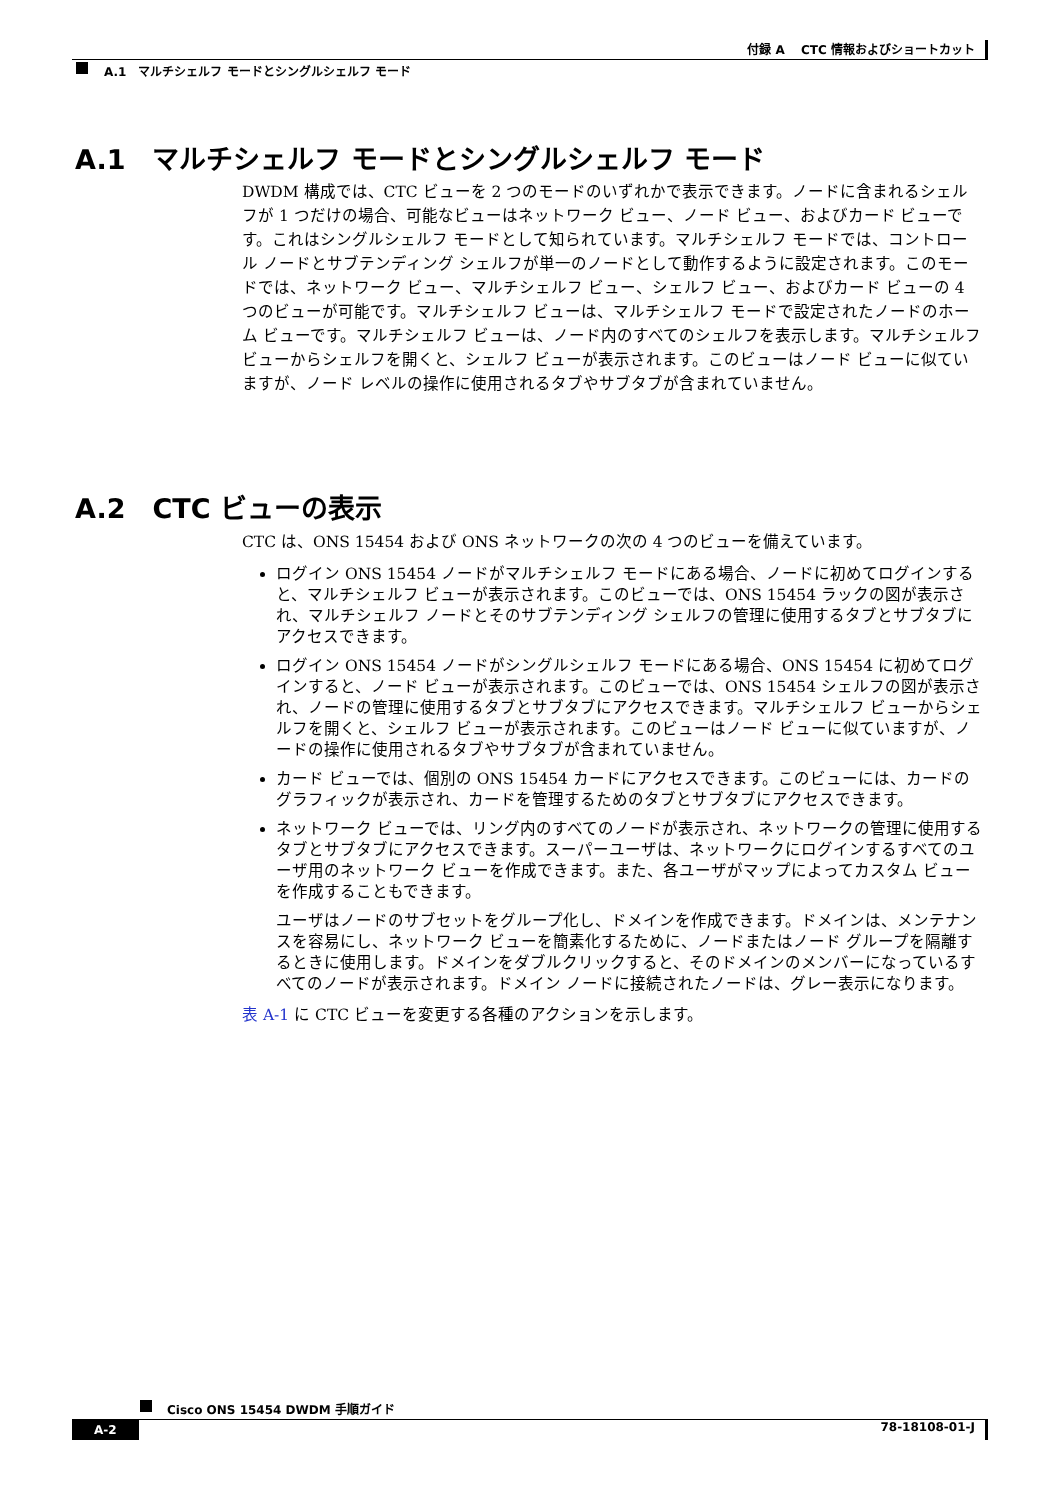付録 A　 CTC 情報およびショートカット
A.1　マルチシェルフ モードとシングルシェルフ モード
A.1　マルチシェルフ モードとシングルシェルフ モード
DWDM 構成では、CTC ビューを 2 つのモードのいずれかで表示できます。ノードに含まれるシェルフが 1 つだけの場合、可能なビューはネットワーク ビュー、ノード ビュー、およびカード ビューです。これはシングルシェルフ モードとして知られています。マルチシェルフ モードでは、コントロール ノードとサブテンディング シェルフが単一のノードとして動作するように設定されます。このモードでは、ネットワーク ビュー、マルチシェルフ ビュー、シェルフ ビュー、およびカード ビューの 4 つのビューが可能です。マルチシェルフ ビューは、マルチシェルフ モードで設定されたノードのホーム ビューです。マルチシェルフ ビューは、ノード内のすべてのシェルフを表示します。マルチシェルフ ビューからシェルフを開くと、シェルフ ビューが表示されます。このビューはノード ビューに似ていますが、ノード レベルの操作に使用されるタブやサブタブが含まれていません。
A.2　CTC ビューの表示
CTC は、ONS 15454 および ONS ネットワークの次の 4 つのビューを備えています。
ログイン ONS 15454 ノードがマルチシェルフ モードにある場合、ノードに初めてログインすると、マルチシェルフ ビューが表示されます。このビューでは、ONS 15454 ラックの図が表示され、マルチシェルフ ノードとそのサブテンディング シェルフの管理に使用するタブとサブタブにアクセスできます。
ログイン ONS 15454 ノードがシングルシェルフ モードにある場合、ONS 15454 に初めてログインすると、ノード ビューが表示されます。このビューでは、ONS 15454 シェルフの図が表示され、ノードの管理に使用するタブとサブタブにアクセスできます。マルチシェルフ ビューからシェルフを開くと、シェルフ ビューが表示されます。このビューはノード ビューに似ていますが、ノードの操作に使用されるタブやサブタブが含まれていません。
カード ビューでは、個別の ONS 15454 カードにアクセスできます。このビューには、カードのグラフィックが表示され、カードを管理するためのタブとサブタブにアクセスできます。
ネットワーク ビューでは、リング内のすべてのノードが表示され、ネットワークの管理に使用するタブとサブタブにアクセスできます。スーパーユーザは、ネットワークにログインするすべてのユーザ用のネットワーク ビューを作成できます。また、各ユーザがマップによってカスタム ビューを作成することもできます。
ユーザはノードのサブセットをグループ化し、ドメインを作成できます。ドメインは、メンテナンスを容易にし、ネットワーク ビューを簡素化するために、ノードまたはノード グループを隔離するときに使用します。ドメインをダブルクリックすると、そのドメインのメンバーになっているすべてのノードが表示されます。ドメイン ノードに接続されたノードは、グレー表示になります。
表 A-1 に CTC ビューを変更する各種のアクションを示します。
Cisco ONS 15454 DWDM 手順ガイド
A-2 78-18108-01-J